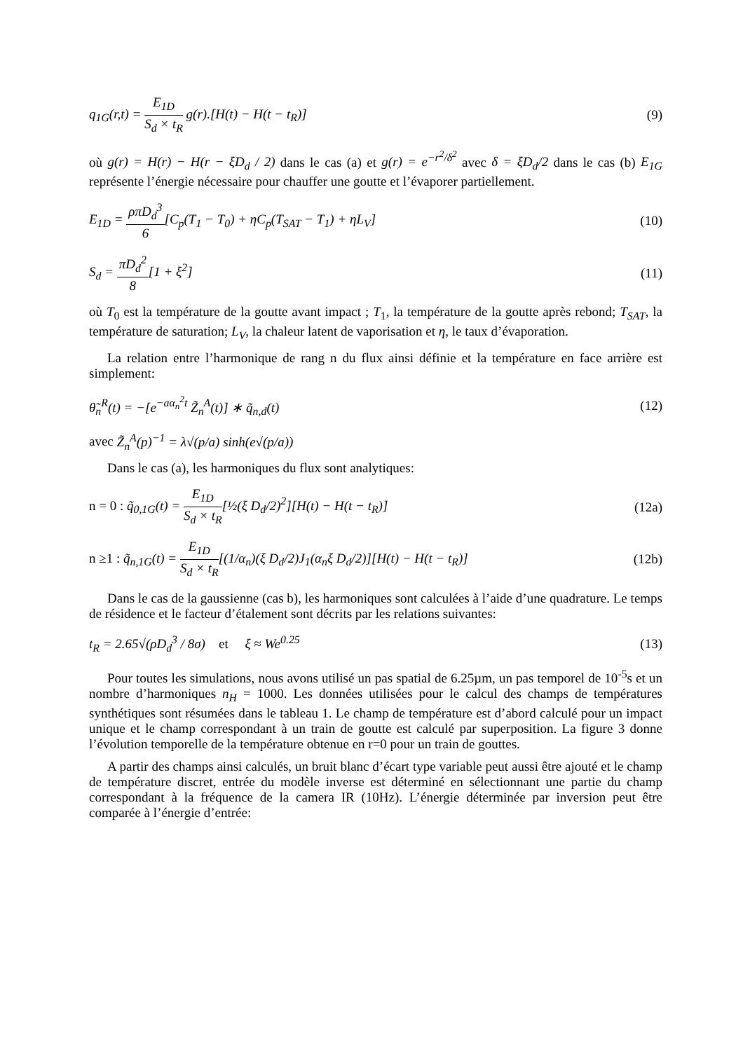q<sub>1G</sub>(r,t) = E<sub>1D</sub> S<sub>d</sub> × t<sub>R</sub> g(r).[H(t) − H(t − t<sub>R</sub>)] (9)
où g(r) = H(r) − H(r − ξD<sub>d</sub> / 2) dans le cas (a) et g(r) = e<sup>−r<sup>2</sup>/δ<sup>2</sup></sup> avec δ = ξD<sub>d</sub>/2 dans le cas (b) E<sub>1G</sub> représente l’énergie nécessaire pour chauffer une goutte et l’évaporer partiellement.
E<sub>1D</sub> = ρπD<sub>d</sub><sup>3</sup> 6[C<sub>p</sub>(T<sub>1</sub> − T<sub>0</sub>) + ηC<sub>p</sub>(T<sub>SAT</sub> − T<sub>1</sub>) + ηL<sub>V</sub>] (10)
S<sub>d</sub> = πD<sub>d</sub><sup>2</sup> 8[1 + ξ<sup>2</sup>] (11)
où T<sub>0</sub> est la température de la goutte avant impact ; T<sub>1</sub>, la température de la goutte après rebond; T<sub>SAT</sub>, la température de saturation; L<sub>V</sub>, la chaleur latent de vaporisation et η, le taux d’évaporation.
La relation entre l’harmonique de rang n du flux ainsi définie et la température en face arrière est simplement:
θ̃<sub>n</sub><sup>R</sup>(t) = −[e<sup>−aα<sub>n</sub><sup>2</sup>t</sup> Z̃<sub>n</sub><sup>A</sup>(t)] ∗ q̃<sub>n,d</sub>(t) (12)
avec Z̃<sub>n</sub><sup>A</sup>(p)<sup>−1</sup> = λ√(p/a) sinh(e√(p/a))
Dans le cas (a), les harmoniques du flux sont analytiques:
n = 0 : q̃<sub>0,1G</sub>(t) = E<sub>1D</sub> S<sub>d</sub> × t<sub>R</sub>[½(ξ D<sub>d</sub>/2)<sup>2</sup>][H(t) − H(t − t<sub>R</sub>)] (12a)
n ≥1 : q̃<sub>n,1G</sub>(t) = E<sub>1D</sub> S<sub>d</sub> × t<sub>R</sub>[(1/α<sub>n</sub>)(ξ D<sub>d</sub>/2)J<sub>1</sub>(α<sub>n</sub>ξ D<sub>d</sub>/2)][H(t) − H(t − t<sub>R</sub>)] (12b)
Dans le cas de la gaussienne (cas b), les harmoniques sont calculées à l’aide d’une quadrature. Le temps de résidence et le facteur d’étalement sont décrits par les relations suivantes:
t<sub>R</sub> = 2.65√(ρD<sub>d</sub><sup>3</sup> / 8σ) et ξ ≈ We<sup>0.25</sup> (13)
Pour toutes les simulations, nous avons utilisé un pas spatial de 6.25µm, un pas temporel de 10<sup>-5</sup>s et un nombre d’harmoniques n<sub>H</sub> = 1000. Les données utilisées pour le calcul des champs de températures synthétiques sont résumées dans le tableau 1. Le champ de température est d’abord calculé pour un impact unique et le champ correspondant à un train de goutte est calculé par superposition. La figure 3 donne l’évolution temporelle de la température obtenue en r=0 pour un train de gouttes.
A partir des champs ainsi calculés, un bruit blanc d’écart type variable peut aussi être ajouté et le champ de température discret, entrée du modèle inverse est déterminé en sélectionnant une partie du champ correspondant à la fréquence de la camera IR (10Hz). L’énergie déterminée par inversion peut être comparée à l’énergie d’entrée: